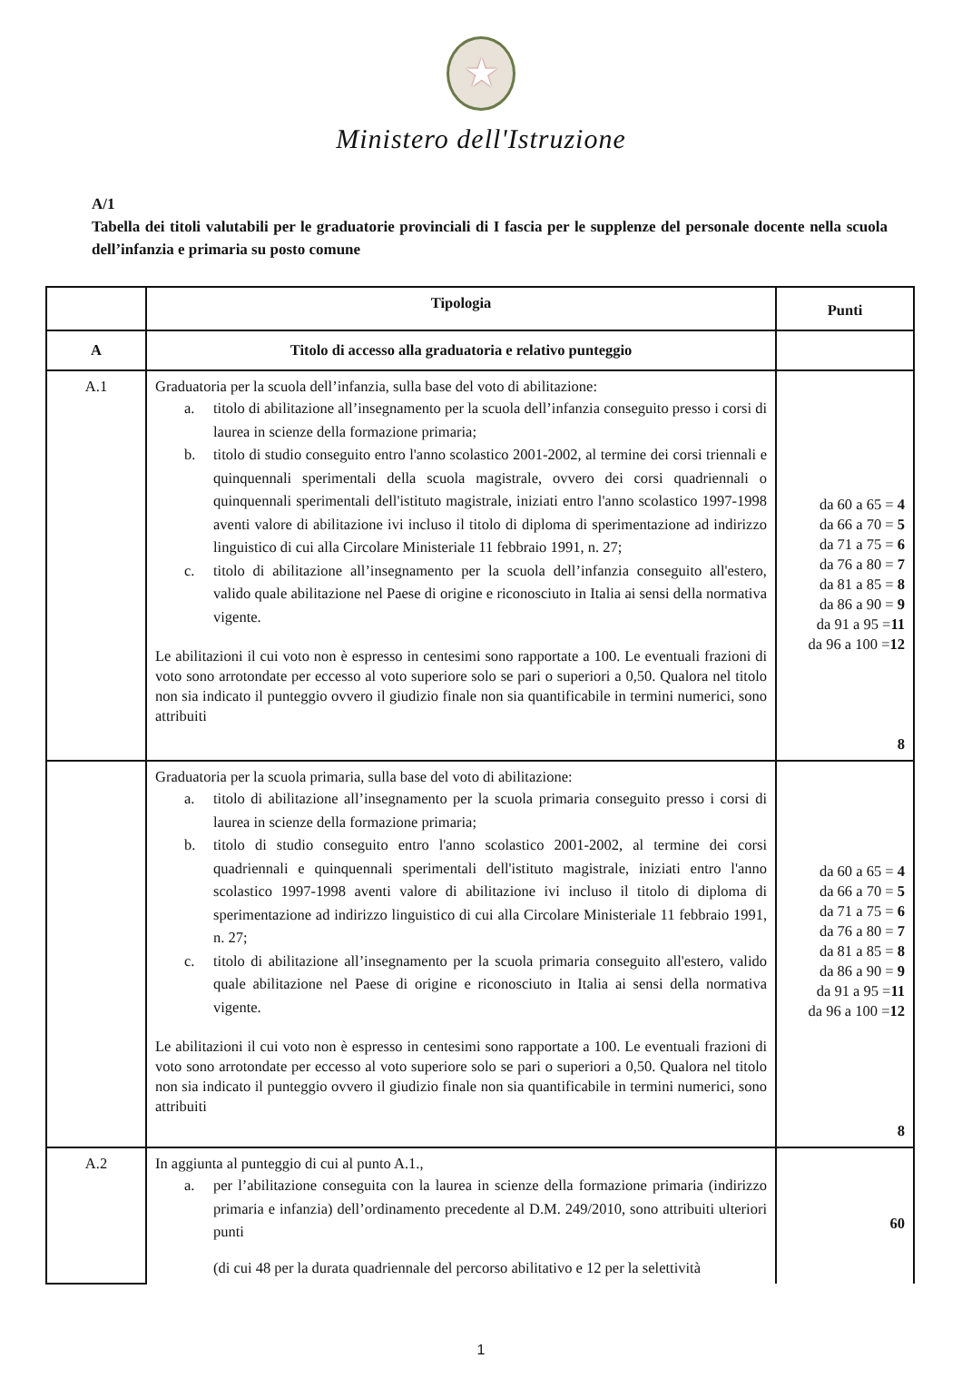★
Ministero dell'Istruzione
A/1
Tabella dei titoli valutabili per le graduatorie provinciali di I fascia per le supplenze del personale docente nella scuola dell’infanzia e primaria su posto comune
| | Tipologia | Punti |
| --- | --- | --- |
| A | Titolo di accesso alla graduatoria e relativo punteggio | |
| A.1 | Graduatoria per la scuola dell’infanzia, sulla base del voto di abilitazione: a. titolo di abilitazione all’insegnamento per la scuola dell’infanzia conseguito presso i corsi di laurea in scienze della formazione primaria; b. titolo di studio conseguito entro l'anno scolastico 2001-2002, al termine dei corsi triennali e quinquennali sperimentali della scuola magistrale, ovvero dei corsi quadriennali o quinquennali sperimentali dell'istituto magistrale, iniziati entro l'anno scolastico 1997-1998 aventi valore di abilitazione ivi incluso il titolo di diploma di sperimentazione ad indirizzo linguistico di cui alla Circolare Ministeriale 11 febbraio 1991, n. 27; c. titolo di abilitazione all’insegnamento per la scuola dell’infanzia conseguito all'estero, valido quale abilitazione nel Paese di origine e riconosciuto in Italia ai sensi della normativa vigente. Le abilitazioni il cui voto non è espresso in centesimi sono rapportate a 100. Le eventuali frazioni di voto sono arrotondate per eccesso al voto superiore solo se pari o superiori a 0,50. Qualora nel titolo non sia indicato il punteggio ovvero il giudizio finale non sia quantificabile in termini numerici, sono attribuiti | da 60 a 65 = 4 da 66 a 70 = 5 da 71 a 75 = 6 da 76 a 80 = 7 da 81 a 85 = 8 da 86 a 90 = 9 da 91 a 95 = 11 da 96 a 100 = 12 8 |
| | Graduatoria per la scuola primaria, sulla base del voto di abilitazione: a. titolo di abilitazione all’insegnamento per la scuola primaria conseguito presso i corsi di laurea in scienze della formazione primaria; b. titolo di studio conseguito entro l'anno scolastico 2001-2002, al termine dei corsi quadriennali e quinquennali sperimentali dell'istituto magistrale, iniziati entro l'anno scolastico 1997-1998 aventi valore di abilitazione ivi incluso il titolo di diploma di sperimentazione ad indirizzo linguistico di cui alla Circolare Ministeriale 11 febbraio 1991, n. 27; c. titolo di abilitazione all’insegnamento per la scuola primaria conseguito all'estero, valido quale abilitazione nel Paese di origine e riconosciuto in Italia ai sensi della normativa vigente. Le abilitazioni il cui voto non è espresso in centesimi sono rapportate a 100. Le eventuali frazioni di voto sono arrotondate per eccesso al voto superiore solo se pari o superiori a 0,50. Qualora nel titolo non sia indicato il punteggio ovvero il giudizio finale non sia quantificabile in termini numerici, sono attribuiti | da 60 a 65 = 4 da 66 a 70 = 5 da 71 a 75 = 6 da 76 a 80 = 7 da 81 a 85 = 8 da 86 a 90 = 9 da 91 a 95 = 11 da 96 a 100 = 12 8 |
| A.2 | In aggiunta al punteggio di cui al punto A.1., a. per l’abilitazione conseguita con la laurea in scienze della formazione primaria (indirizzo primaria e infanzia) dell’ordinamento precedente al D.M. 249/2010, sono attribuiti ulteriori punti (di cui 48 per la durata quadriennale del percorso abilitativo e 12 per la selettività | 60 |
1